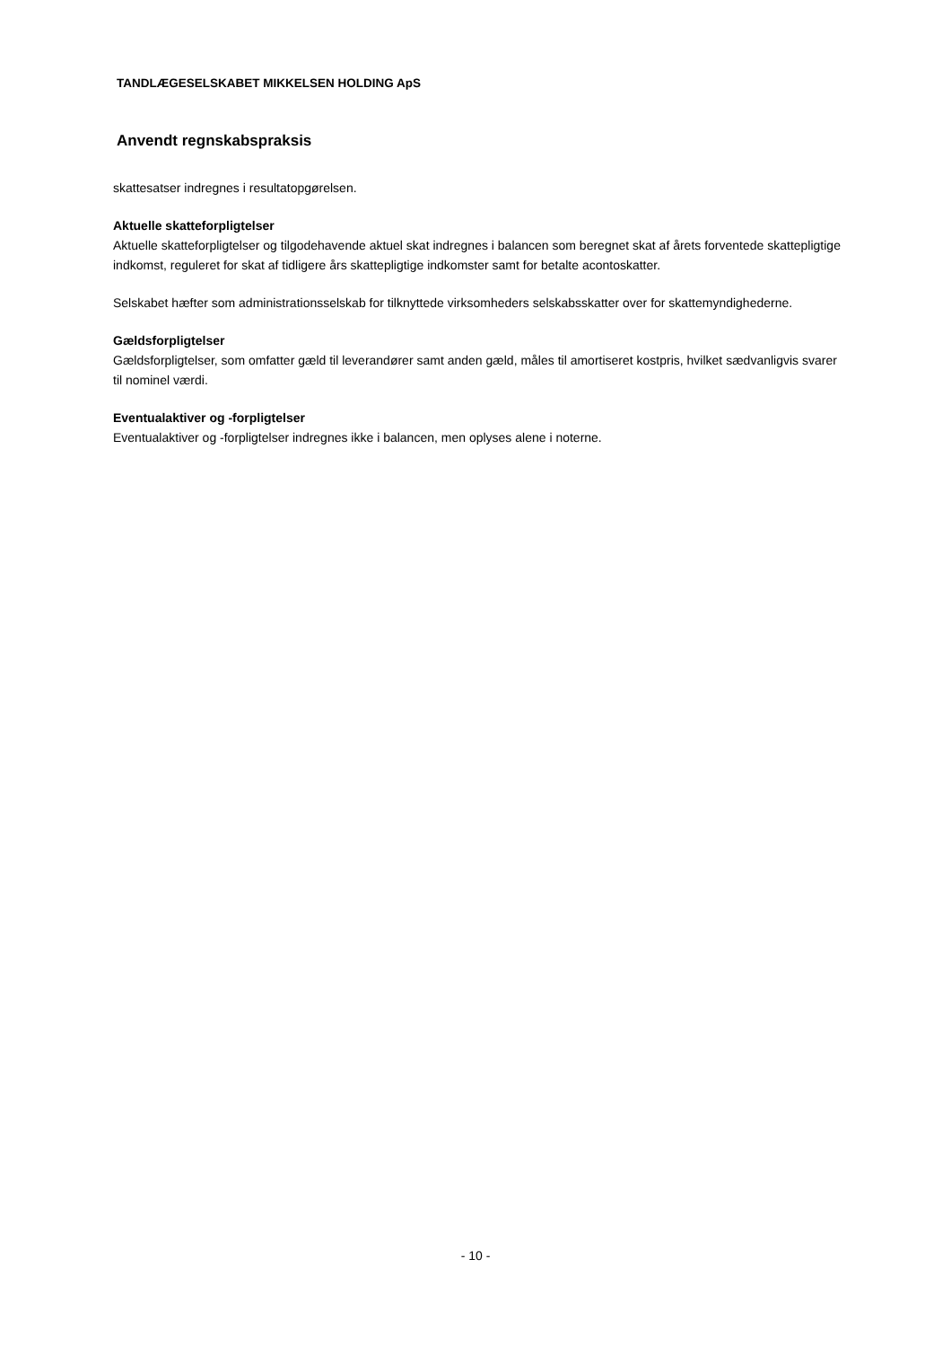TANDLÆGESELSKABET MIKKELSEN HOLDING ApS
Anvendt regnskabspraksis
skattesatser indregnes i resultatopgørelsen.
Aktuelle skatteforpligtelser
Aktuelle skatteforpligtelser og tilgodehavende aktuel skat indregnes i balancen som beregnet skat af årets forventede skattepligtige indkomst, reguleret for skat af tidligere års skattepligtige indkomster samt for betalte acontoskatter.
Selskabet hæfter som administrationsselskab for tilknyttede virksomheders selskabsskatter over for skattemyndighederne.
Gældsforpligtelser
Gældsforpligtelser, som omfatter gæld til leverandører samt anden gæld, måles til amortiseret kostpris, hvilket sædvanligvis svarer til nominel værdi.
Eventualaktiver og -forpligtelser
Eventualaktiver og -forpligtelser indregnes ikke i balancen, men oplyses alene i noterne.
- 10 -